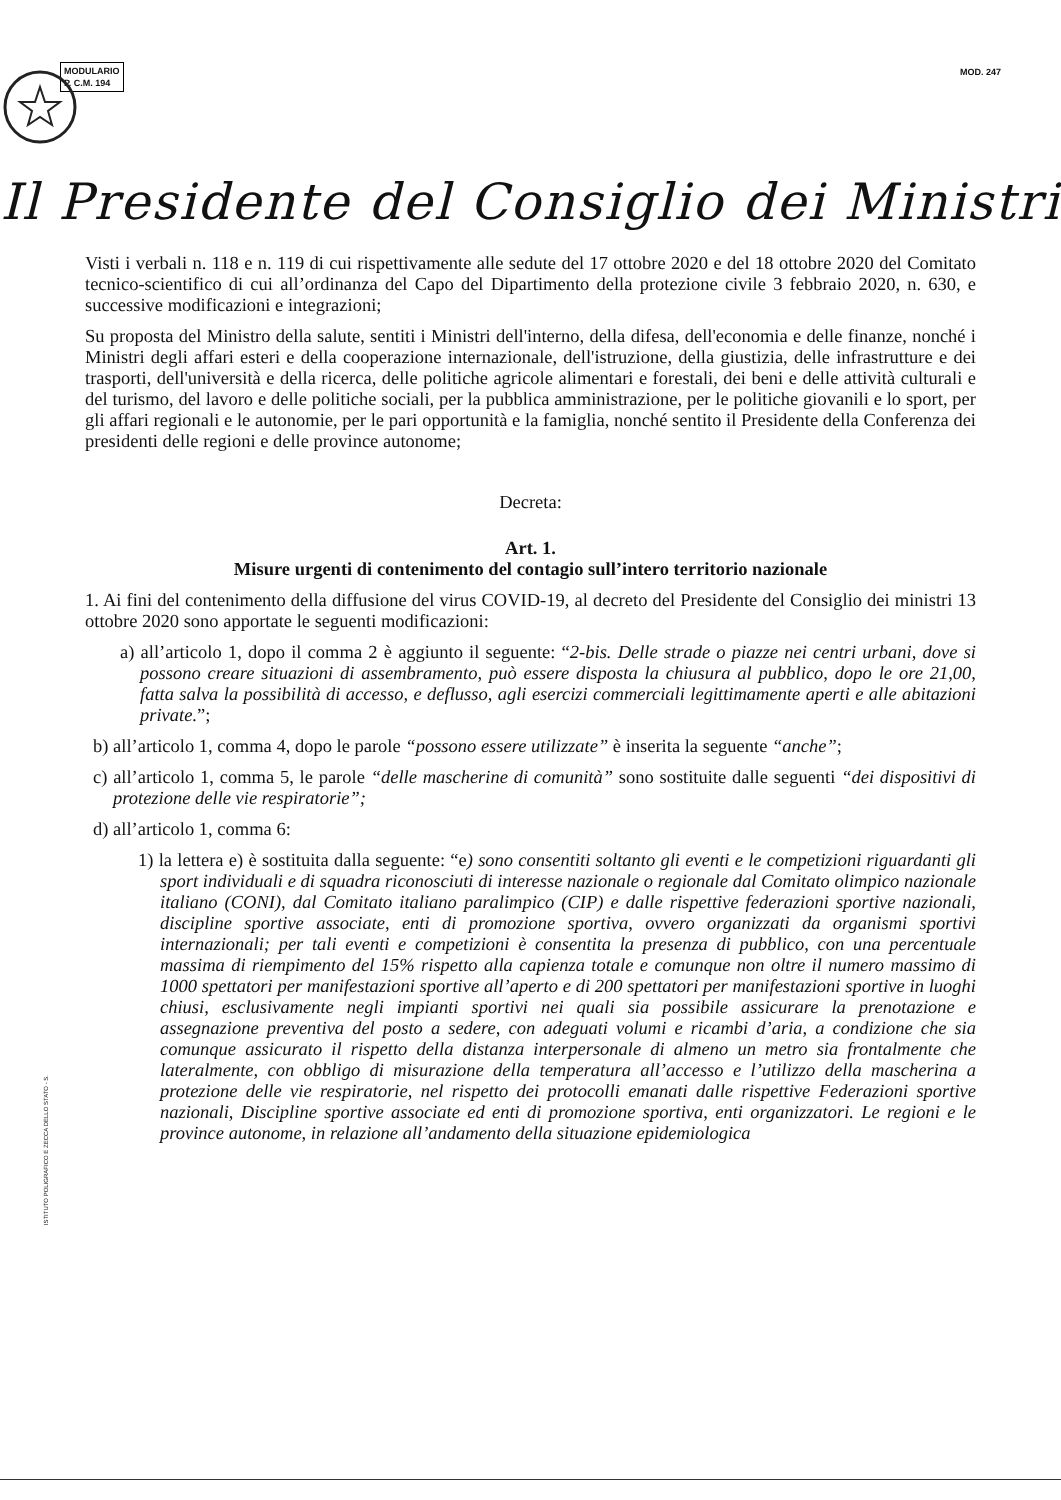MODULARIO
P. C.M. 194
MOD. 247
Il Presidente del Consiglio dei Ministri
Visti i verbali n. 118 e n. 119 di cui rispettivamente alle sedute del 17 ottobre 2020 e del 18 ottobre 2020 del Comitato tecnico-scientifico di cui all’ordinanza del Capo del Dipartimento della protezione civile 3 febbraio 2020, n. 630, e successive modificazioni e integrazioni;
Su proposta del Ministro della salute, sentiti i Ministri dell'interno, della difesa, dell'economia e delle finanze, nonché i Ministri degli affari esteri e della cooperazione internazionale, dell'istruzione, della giustizia, delle infrastrutture e dei trasporti, dell'università e della ricerca, delle politiche agricole alimentari e forestali, dei beni e delle attività culturali e del turismo, del lavoro e delle politiche sociali, per la pubblica amministrazione, per le politiche giovanili e lo sport, per gli affari regionali e le autonomie, per le pari opportunità e la famiglia, nonché sentito il Presidente della Conferenza dei presidenti delle regioni e delle province autonome;
Decreta:
Art. 1.
Misure urgenti di contenimento del contagio sull’intero territorio nazionale
1. Ai fini del contenimento della diffusione del virus COVID-19, al decreto del Presidente del Consiglio dei ministri 13 ottobre 2020 sono apportate le seguenti modificazioni:
a) all’articolo 1, dopo il comma 2 è aggiunto il seguente: “2-bis. Delle strade o piazze nei centri urbani, dove si possono creare situazioni di assembramento, può essere disposta la chiusura al pubblico, dopo le ore 21,00, fatta salva la possibilità di accesso, e deflusso, agli esercizi commerciali legittimamente aperti e alle abitazioni private.”;
b) all’articolo 1, comma 4, dopo le parole “possono essere utilizzate” è inserita la seguente “anche”;
c) all’articolo 1, comma 5, le parole “delle mascherine di comunità” sono sostituite dalle seguenti “dei dispositivi di protezione delle vie respiratorie”;
d) all’articolo 1, comma 6:
1) la lettera e) è sostituita dalla seguente: “e) sono consentiti soltanto gli eventi e le competizioni riguardanti gli sport individuali e di squadra riconosciuti di interesse nazionale o regionale dal Comitato olimpico nazionale italiano (CONI), dal Comitato italiano paralimpico (CIP) e dalle rispettive federazioni sportive nazionali, discipline sportive associate, enti di promozione sportiva, ovvero organizzati da organismi sportivi internazionali; per tali eventi e competizioni è consentita la presenza di pubblico, con una percentuale massima di riempimento del 15% rispetto alla capienza totale e comunque non oltre il numero massimo di 1000 spettatori per manifestazioni sportive all’aperto e di 200 spettatori per manifestazioni sportive in luoghi chiusi, esclusivamente negli impianti sportivi nei quali sia possibile assicurare la prenotazione e assegnazione preventiva del posto a sedere, con adeguati volumi e ricambi d’aria, a condizione che sia comunque assicurato il rispetto della distanza interpersonale di almeno un metro sia frontalmente che lateralmente, con obbligo di misurazione della temperatura all’accesso e l’utilizzo della mascherina a protezione delle vie respiratorie, nel rispetto dei protocolli emanati dalle rispettive Federazioni sportive nazionali, Discipline sportive associate ed enti di promozione sportiva, enti organizzatori. Le regioni e le province autonome, in relazione all’andamento della situazione epidemiologica
ISTITUTO POLIGRAFICO E ZECCA DELLO STATO - S.